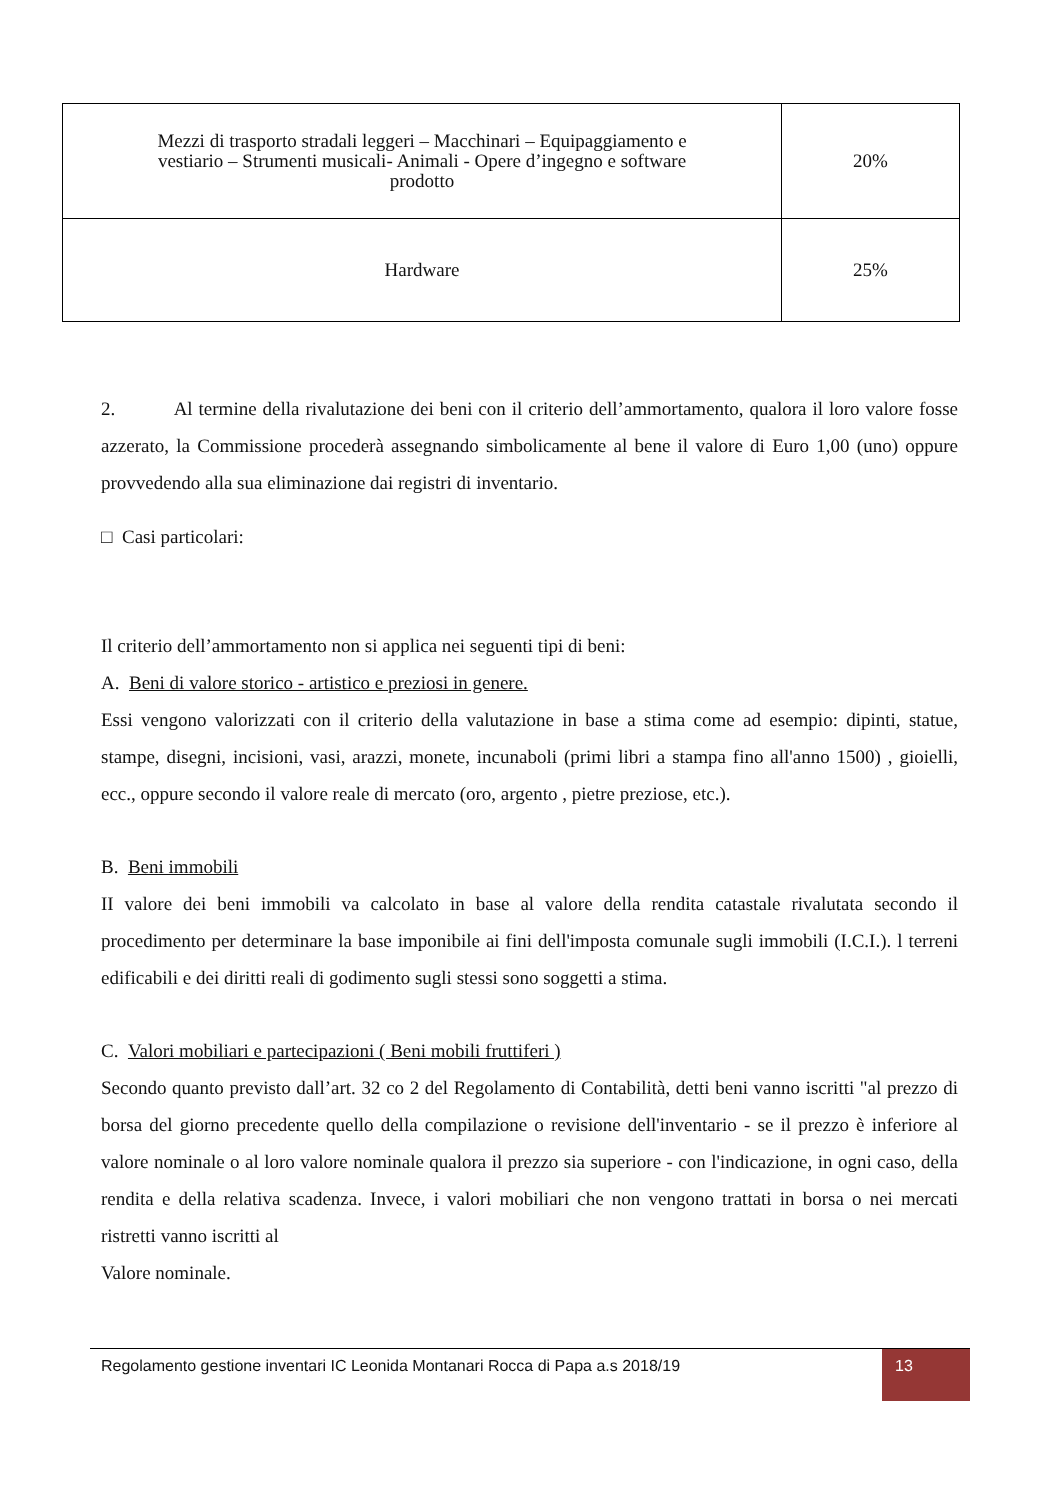| Mezzi di trasporto stradali leggeri – Macchinari – Equipaggiamento e vestiario – Strumenti musicali- Animali - Opere d’ingegno e software prodotto | 20% |
| Hardware | 25% |
2. Al termine della rivalutazione dei beni con il criterio dell’ammortamento, qualora il loro valore fosse azzerato, la Commissione procederà assegnando simbolicamente al bene il valore di Euro 1,00 (uno) oppure provvedendo alla sua eliminazione dai registri di inventario.
□ Casi particolari:
Il criterio dell’ammortamento non si applica nei seguenti tipi di beni:
A. Beni di valore storico - artistico e preziosi in genere.
Essi vengono valorizzati con il criterio della valutazione in base a stima come ad esempio: dipinti, statue, stampe, disegni, incisioni, vasi, arazzi, monete, incunaboli (primi libri a stampa fino all'anno 1500) , gioielli, ecc., oppure secondo il valore reale di mercato (oro, argento , pietre preziose, etc.).
B. Beni immobili
II valore dei beni immobili va calcolato in base al valore della rendita catastale rivalutata secondo il procedimento per determinare la base imponibile ai fini dell'imposta comunale sugli immobili (I.C.I.). l terreni edificabili e dei diritti reali di godimento sugli stessi sono soggetti a stima.
C. Valori mobiliari e partecipazioni ( Beni mobili fruttiferi )
Secondo quanto previsto dall’art. 32 co 2 del Regolamento di Contabilità, detti beni vanno iscritti "al prezzo di borsa del giorno precedente quello della compilazione o revisione dell'inventario - se il prezzo è inferiore al valore nominale o al loro valore nominale qualora il prezzo sia superiore - con l'indicazione, in ogni caso, della rendita e della relativa scadenza. Invece, i valori mobiliari che non vengono trattati in borsa o nei mercati ristretti vanno iscritti al
Valore nominale.
Regolamento gestione inventari IC Leonida Montanari Rocca di Papa a.s 2018/19
13